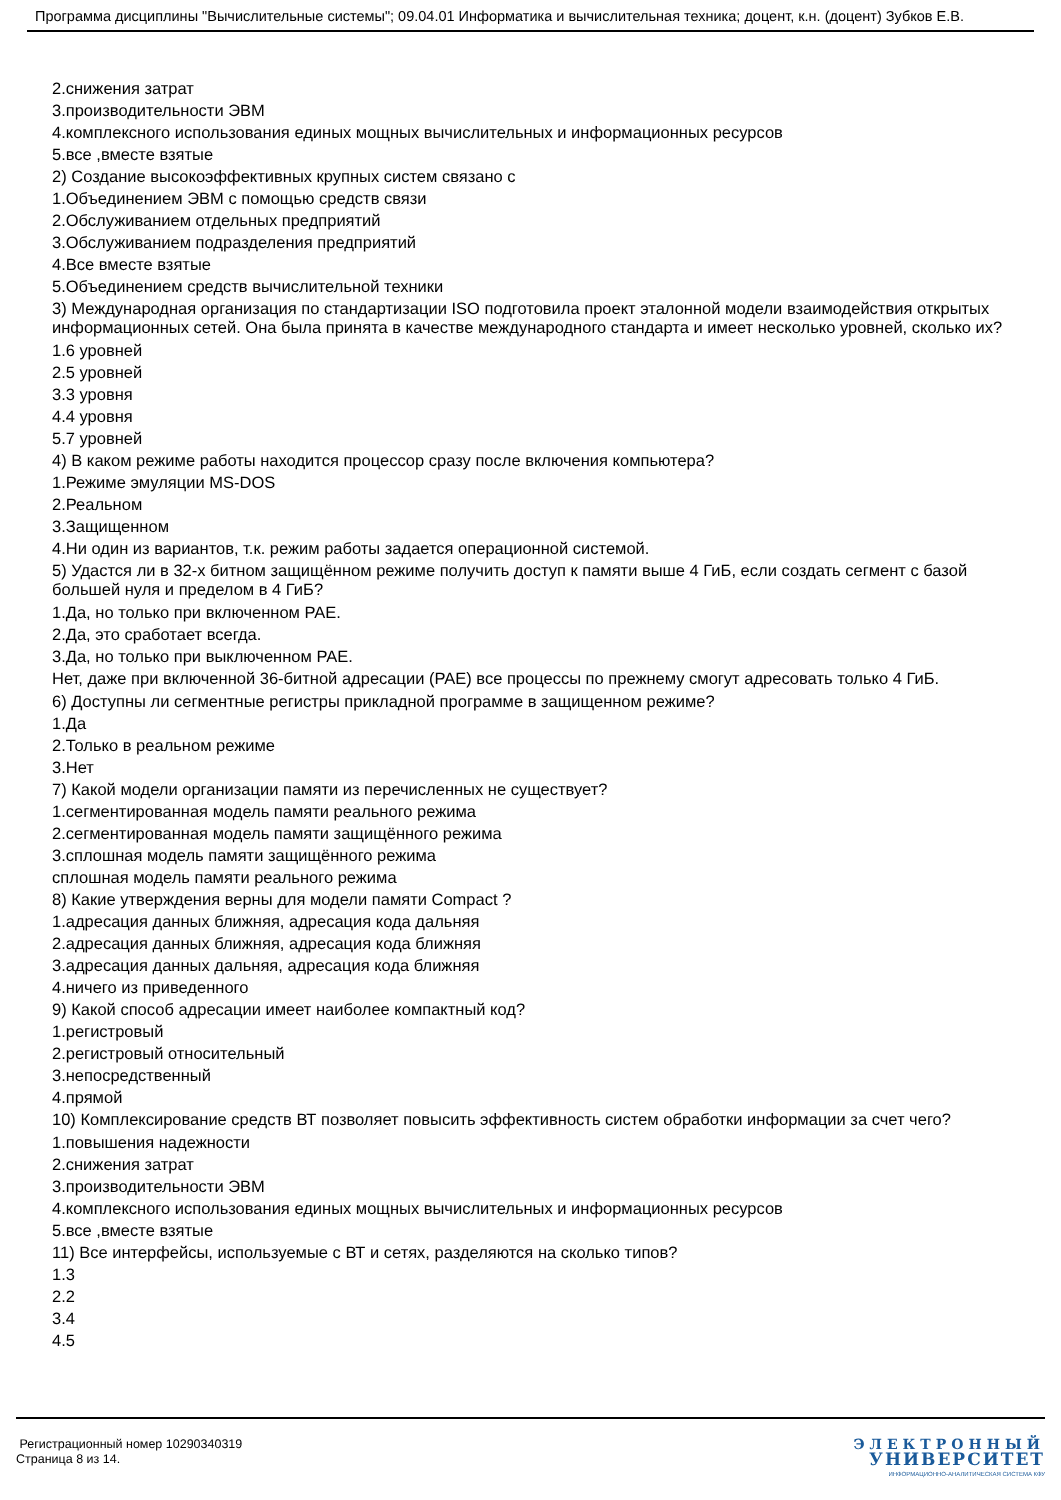Программа дисциплины "Вычислительные системы"; 09.04.01 Информатика и вычислительная техника; доцент, к.н. (доцент) Зубков Е.В.
2.снижения затрат
3.производительности ЭВМ
4.комплексного использования единых мощных вычислительных и информационных ресурсов
5.все ,вместе взятые
2) Создание высокоэффективных крупных систем связано с
1.Объединением ЭВМ с помощью средств связи
2.Обслуживанием отдельных предприятий
3.Обслуживанием подразделения предприятий
4.Все вместе взятые
5.Объединением средств вычислительной техники
3) Международная организация по стандартизации ISO подготовила проект эталонной модели взаимодействия открытых информационных сетей. Она была принята в качестве международного стандарта и имеет несколько уровней, сколько их?
1.6 уровней
2.5 уровней
3.3 уровня
4.4 уровня
5.7 уровней
4) В каком режиме работы находится процессор сразу после включения компьютера?
1.Режиме эмуляции MS-DOS
2.Реальном
3.Защищенном
4.Ни один из вариантов, т.к. режим работы задается операционной системой.
5) Удастся ли в 32-х битном защищённом режиме получить доступ к памяти выше 4 ГиБ, если создать сегмент с базой большей нуля и пределом в 4 ГиБ?
1.Да, но только при включенном PAE.
2.Да, это сработает всегда.
3.Да, но только при выключенном PAE.
Нет, даже при включенной 36-битной адресации (PAE) все процессы по прежнему смогут адресовать только 4 ГиБ.
6) Доступны ли сегментные регистры прикладной программе в защищенном режиме?
1.Да
2.Только в реальном режиме
3.Нет
7) Какой модели организации памяти из перечисленных не существует?
1.сегментированная модель памяти реального режима
2.сегментированная модель памяти защищённого режима
3.сплошная модель памяти защищённого режима
сплошная модель памяти реального режима
8) Какие утверждения верны для модели памяти Compact ?
1.адресация данных ближняя, адресация кода дальняя
2.адресация данных ближняя, адресация кода ближняя
3.адресация данных дальняя, адресация кода ближняя
4.ничего из приведенного
9) Какой способ адресации имеет наиболее компактный код?
1.регистровый
2.регистровый относительный
3.непосредственный
4.прямой
10) Комплексирование средств ВТ позволяет повысить эффективность систем обработки информации за счет чего?
1.повышения надежности
2.снижения затрат
3.производительности ЭВМ
4.комплексного использования единых мощных вычислительных и информационных ресурсов
5.все ,вместе взятые
11) Все интерфейсы, используемые с ВТ и сетях, разделяются на сколько типов?
1.3
2.2
3.4
4.5
Регистрационный номер 10290340319
Страница 8 из 14.
ЭЛЕКТРОННЫЙ
УНИВЕРСИТЕТ
ИНФОРМАЦИОННО-АНАЛИТИЧЕСКАЯ СИСТЕМА КФУ